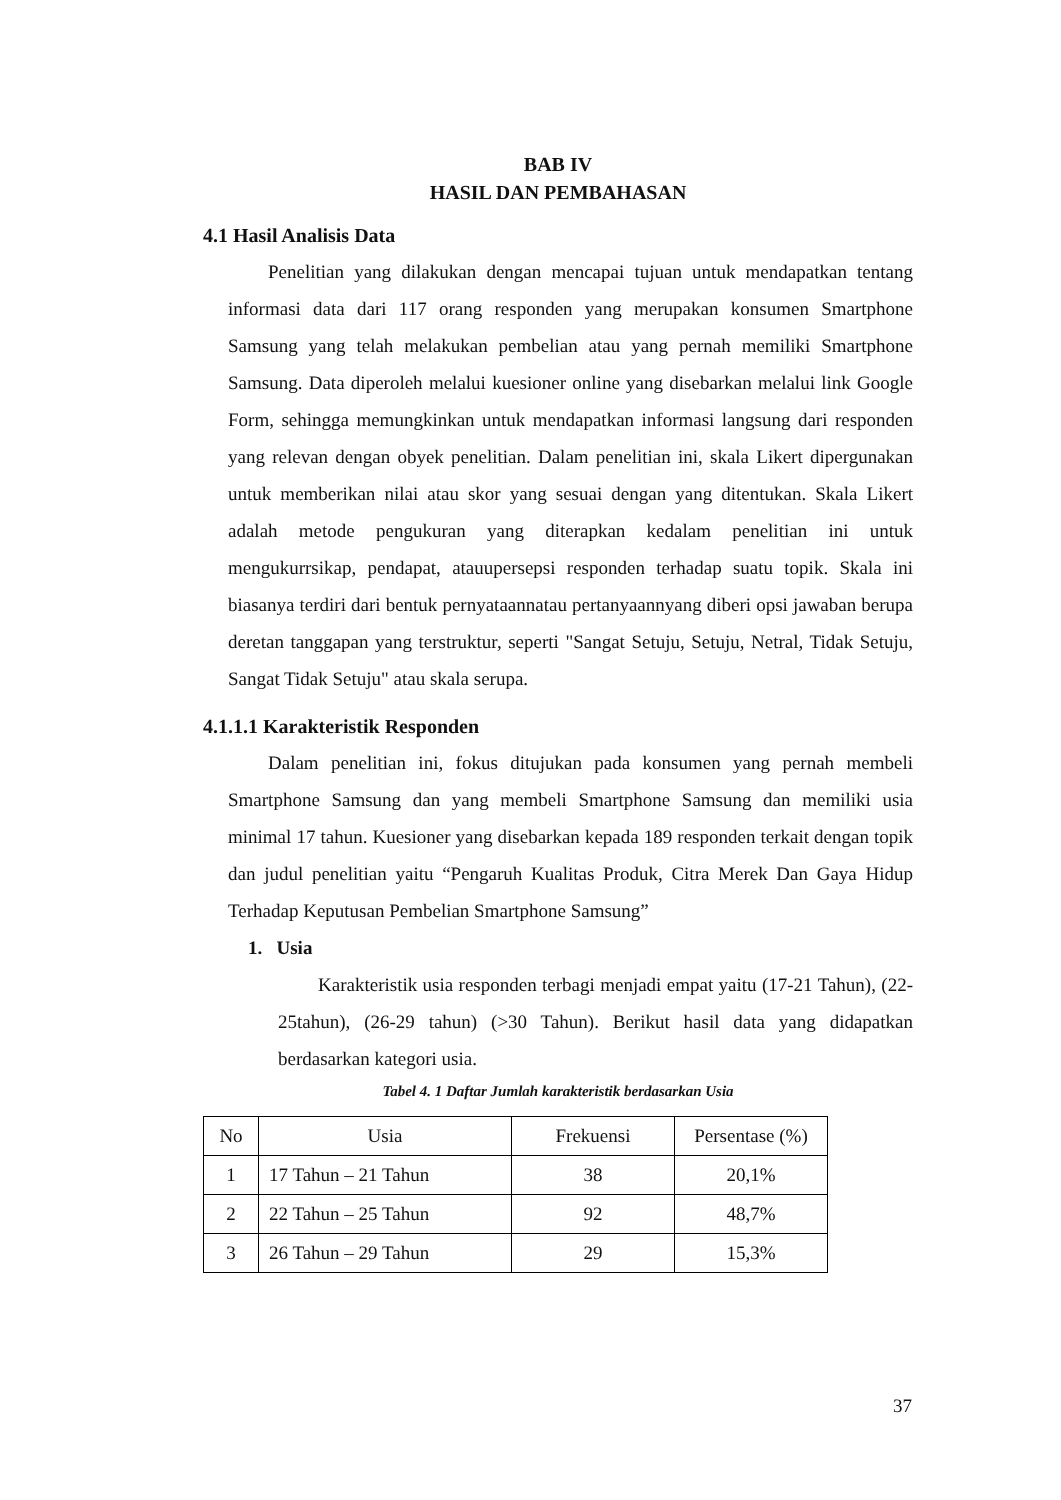BAB IV
HASIL DAN PEMBAHASAN
4.1 Hasil Analisis Data
Penelitian yang dilakukan dengan mencapai tujuan untuk mendapatkan tentang informasi data dari 117 orang responden yang merupakan konsumen Smartphone Samsung yang telah melakukan pembelian atau yang pernah memiliki Smartphone Samsung. Data diperoleh melalui kuesioner online yang disebarkan melalui link Google Form, sehingga memungkinkan untuk mendapatkan informasi langsung dari responden yang relevan dengan obyek penelitian. Dalam penelitian ini, skala Likert dipergunakan untuk memberikan nilai atau skor yang sesuai dengan yang ditentukan. Skala Likert adalah metode pengukuran yang diterapkan kedalam penelitian ini untuk mengukurrsikap, pendapat, atauupersepsi responden terhadap suatu topik. Skala ini biasanya terdiri dari bentuk pernyataannatau pertanyaannyang diberi opsi jawaban berupa deretan tanggapan yang terstruktur, seperti "Sangat Setuju, Setuju, Netral, Tidak Setuju, Sangat Tidak Setuju" atau skala serupa.
4.1.1.1 Karakteristik Responden
Dalam penelitian ini, fokus ditujukan pada konsumen yang pernah membeli Smartphone Samsung dan yang membeli Smartphone Samsung dan memiliki usia minimal 17 tahun. Kuesioner yang disebarkan kepada 189 responden terkait dengan topik dan judul penelitian yaitu “Pengaruh Kualitas Produk, Citra Merek Dan Gaya Hidup Terhadap Keputusan Pembelian Smartphone Samsung”
1. Usia
Karakteristik usia responden terbagi menjadi empat yaitu (17-21 Tahun), (22-25tahun), (26-29 tahun) (>30 Tahun). Berikut hasil data yang didapatkan berdasarkan kategori usia.
Tabel 4. 1 Daftar Jumlah karakteristik berdasarkan Usia
| No | Usia | Frekuensi | Persentase (%) |
| --- | --- | --- | --- |
| 1 | 17 Tahun – 21 Tahun | 38 | 20,1% |
| 2 | 22 Tahun – 25 Tahun | 92 | 48,7% |
| 3 | 26 Tahun – 29 Tahun | 29 | 15,3% |
37